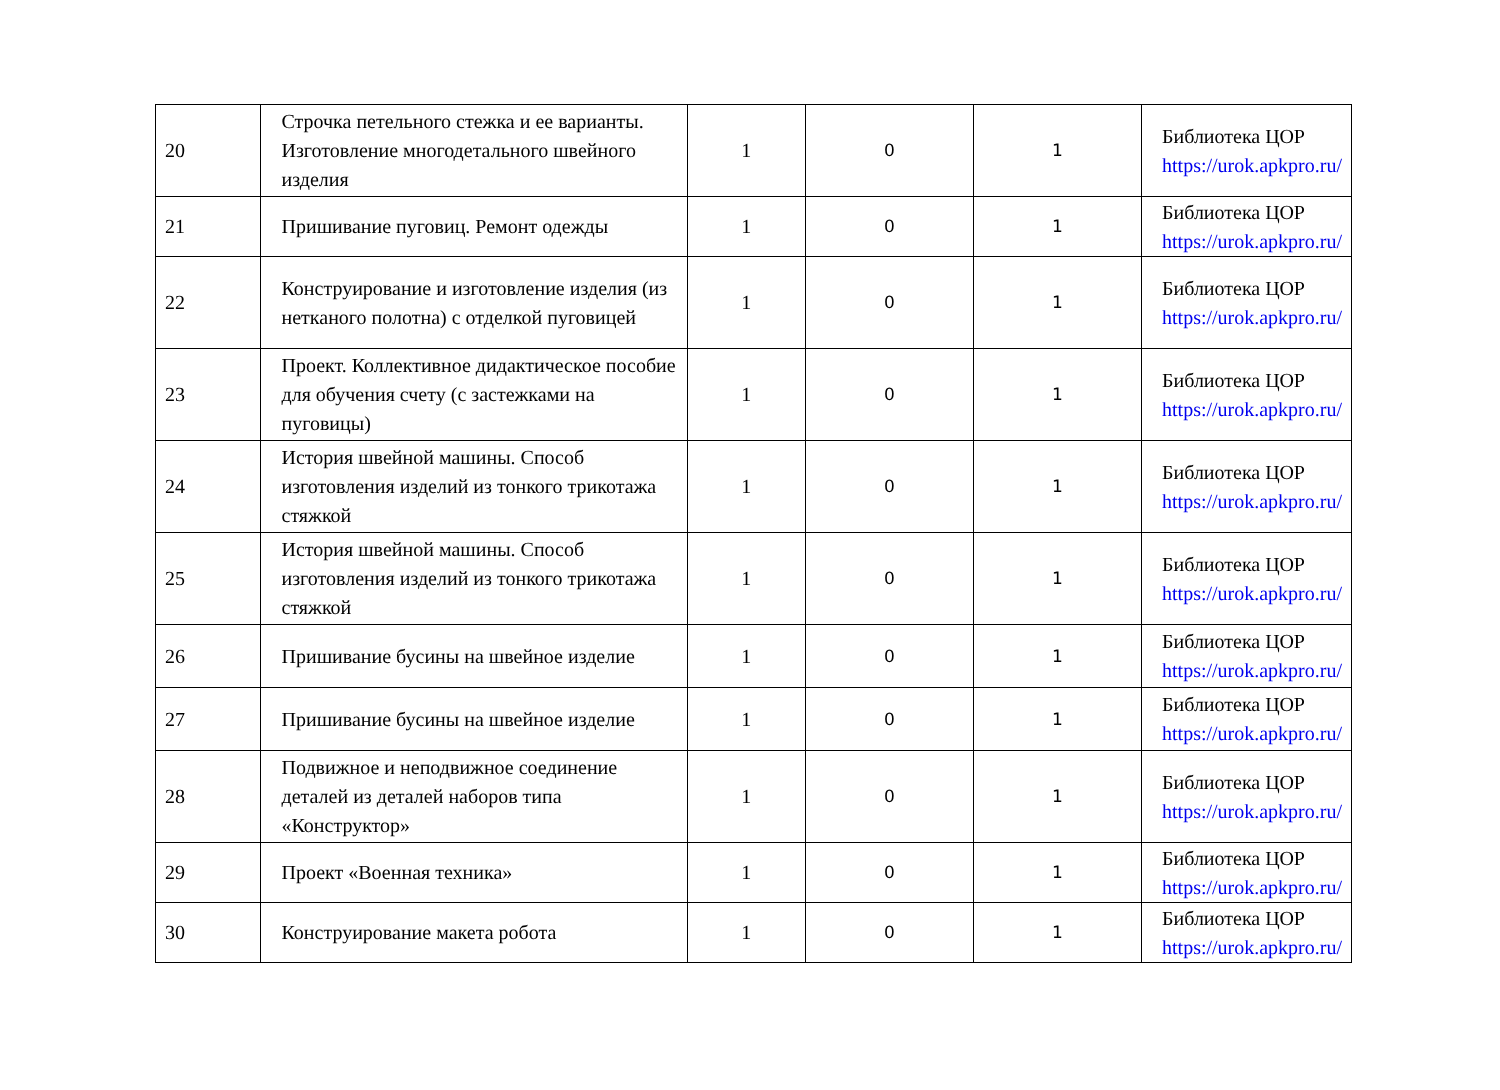| 20 | Строчка петельного стежка и ее варианты. Изготовление многодетального швейного изделия | 1 | 0 | 1 | Библиотека ЦОР https://urok.apkpro.ru/ |
| 21 | Пришивание пуговиц. Ремонт одежды | 1 | 0 | 1 | Библиотека ЦОР https://urok.apkpro.ru/ |
| 22 | Конструирование и изготовление изделия (из нетканого полотна) с отделкой пуговицей | 1 | 0 | 1 | Библиотека ЦОР https://urok.apkpro.ru/ |
| 23 | Проект. Коллективное дидактическое пособие для обучения счету (с застежками на пуговицы) | 1 | 0 | 1 | Библиотека ЦОР https://urok.apkpro.ru/ |
| 24 | История швейной машины. Способ изготовления изделий из тонкого трикотажа стяжкой | 1 | 0 | 1 | Библиотека ЦОР https://urok.apkpro.ru/ |
| 25 | История швейной машины. Способ изготовления изделий из тонкого трикотажа стяжкой | 1 | 0 | 1 | Библиотека ЦОР https://urok.apkpro.ru/ |
| 26 | Пришивание бусины на швейное изделие | 1 | 0 | 1 | Библиотека ЦОР https://urok.apkpro.ru/ |
| 27 | Пришивание бусины на швейное изделие | 1 | 0 | 1 | Библиотека ЦОР https://urok.apkpro.ru/ |
| 28 | Подвижное и неподвижное соединение деталей из деталей наборов типа «Конструктор» | 1 | 0 | 1 | Библиотека ЦОР https://urok.apkpro.ru/ |
| 29 | Проект «Военная техника» | 1 | 0 | 1 | Библиотека ЦОР https://urok.apkpro.ru/ |
| 30 | Конструирование макета робота | 1 | 0 | 1 | Библиотека ЦОР https://urok.apkpro.ru/ |